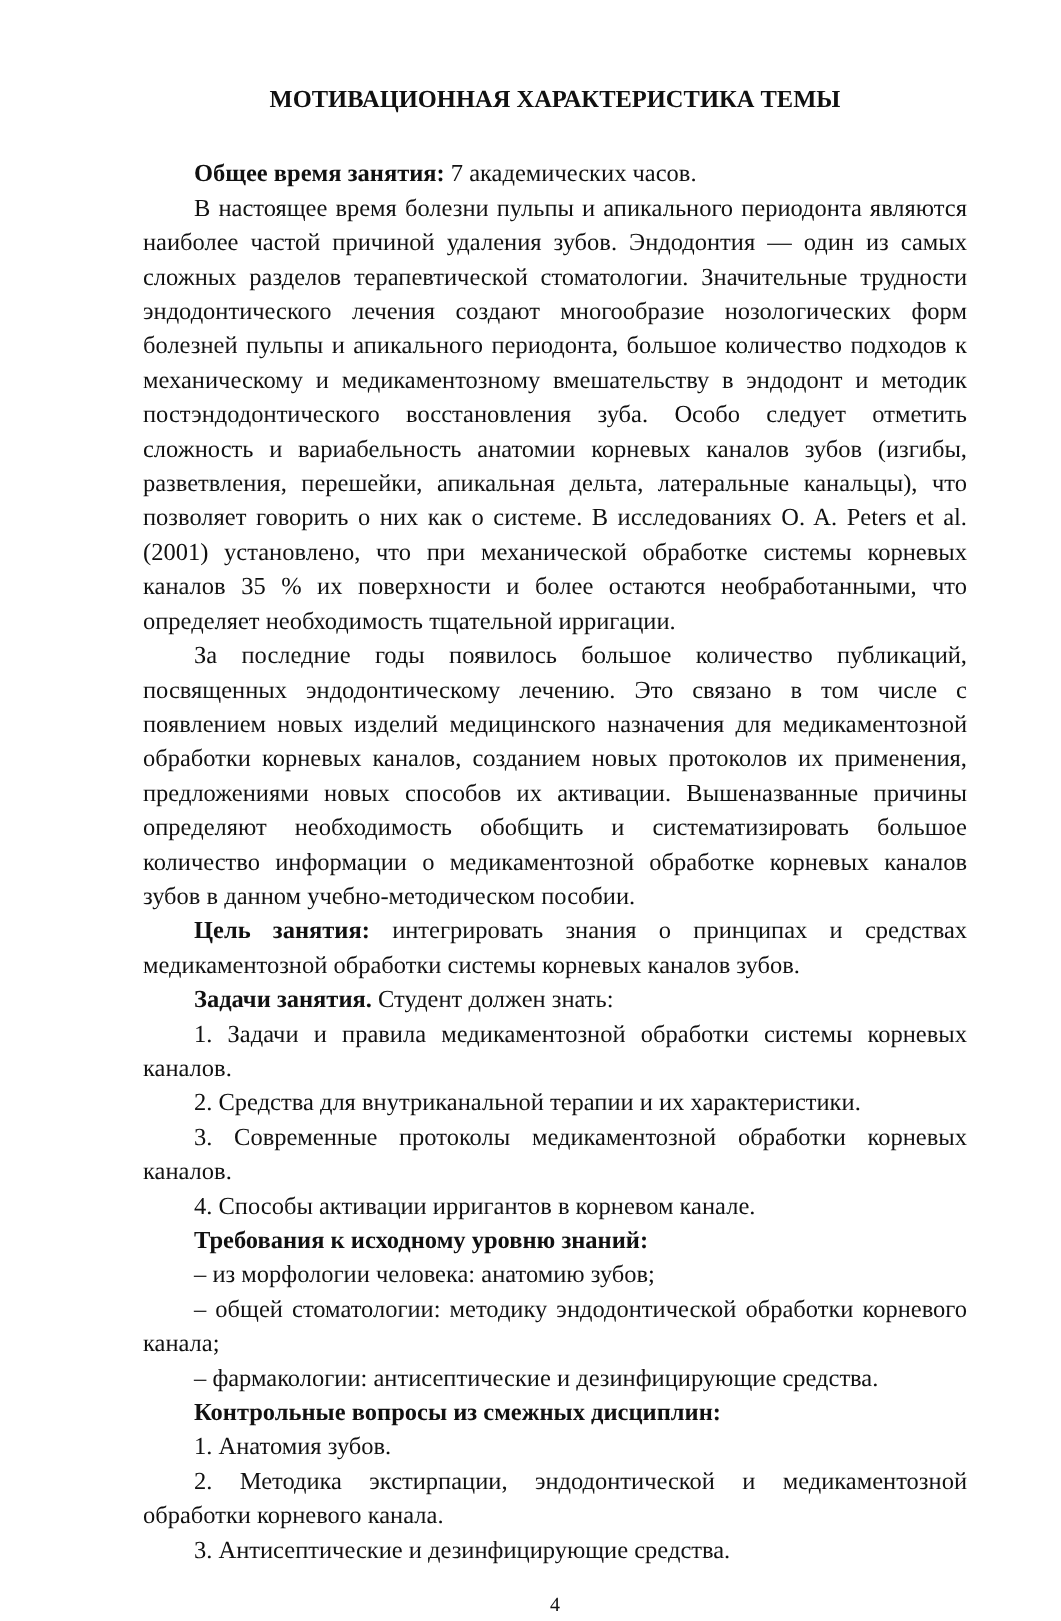МОТИВАЦИОННАЯ ХАРАКТЕРИСТИКА ТЕМЫ
Общее время занятия: 7 академических часов.
В настоящее время болезни пульпы и апикального периодонта являются наиболее частой причиной удаления зубов. Эндодонтия — один из самых сложных разделов терапевтической стоматологии. Значительные трудности эндодонтического лечения создают многообразие нозологических форм болезней пульпы и апикального периодонта, большое количество подходов к механическому и медикаментозному вмешательству в эндодонт и методик постэндодонтического восстановления зуба. Особо следует отметить сложность и вариабельность анатомии корневых каналов зубов (изгибы, разветвления, перешейки, апикальная дельта, латеральные канальцы), что позволяет говорить о них как о системе. В исследованиях O. A. Peters et al. (2001) установлено, что при механической обработке системы корневых каналов 35 % их поверхности и более остаются необработанными, что определяет необходимость тщательной ирригации.
За последние годы появилось большое количество публикаций, посвященных эндодонтическому лечению. Это связано в том числе с появлением новых изделий медицинского назначения для медикаментозной обработки корневых каналов, созданием новых протоколов их применения, предложениями новых способов их активации. Вышеназванные причины определяют необходимость обобщить и систематизировать большое количество информации о медикаментозной обработке корневых каналов зубов в данном учебно-методическом пособии.
Цель занятия: интегрировать знания о принципах и средствах медикаментозной обработки системы корневых каналов зубов.
Задачи занятия. Студент должен знать:
1. Задачи и правила медикаментозной обработки системы корневых каналов.
2. Средства для внутриканальной терапии и их характеристики.
3. Современные протоколы медикаментозной обработки корневых каналов.
4. Способы активации ирригантов в корневом канале.
Требования к исходному уровню знаний:
– из морфологии человека: анатомию зубов;
– общей стоматологии: методику эндодонтической обработки корневого канала;
– фармакологии: антисептические и дезинфицирующие средства.
Контрольные вопросы из смежных дисциплин:
1. Анатомия зубов.
2. Методика экстирпации, эндодонтической и медикаментозной обработки корневого канала.
3. Антисептические и дезинфицирующие средства.
4